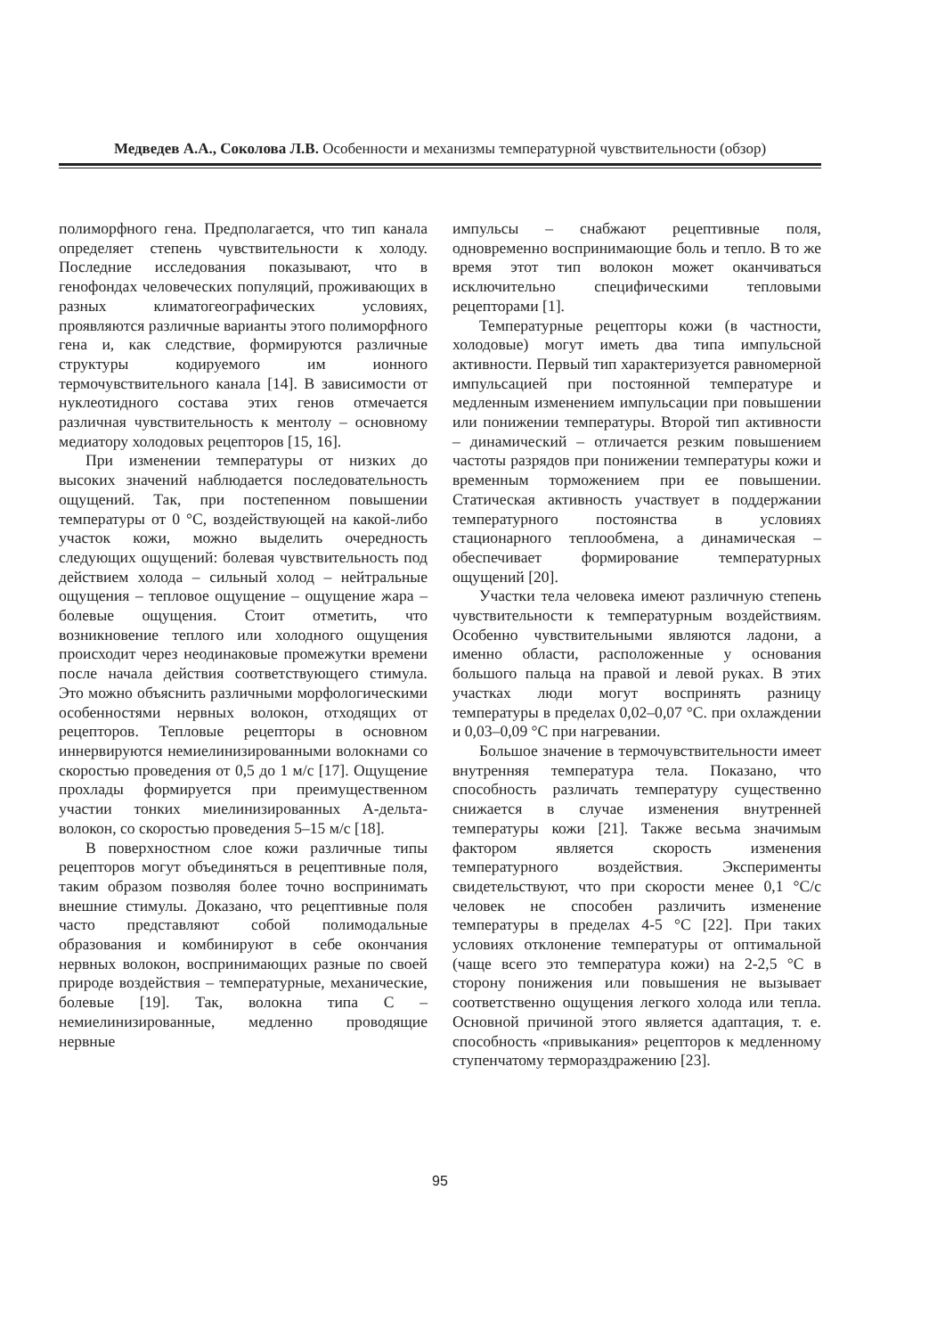Медведев А.А., Соколова Л.В. Особенности и механизмы температурной чувствительности (обзор)
полиморфного гена. Предполагается, что тип канала определяет степень чувствительности к холоду. Последние исследования показывают, что в генофондах человеческих популяций, проживающих в разных климатогеографических условиях, проявляются различные варианты этого полиморфного гена и, как следствие, формируются различные структуры кодируемого им ионного термочувствительного канала [14]. В зависимости от нуклеотидного состава этих генов отмечается различная чувствительность к ментолу – основному медиатору холодовых рецепторов [15, 16].
При изменении температуры от низких до высоких значений наблюдается последовательность ощущений. Так, при постепенном повышении температуры от 0 °С, воздействующей на какой-либо участок кожи, можно выделить очередность следующих ощущений: болевая чувствительность под действием холода – сильный холод – нейтральные ощущения – тепловое ощущение – ощущение жара – болевые ощущения. Стоит отметить, что возникновение теплого или холодного ощущения происходит через неодинаковые промежутки времени после начала действия соответствующего стимула. Это можно объяснить различными морфологическими особенностями нервных волокон, отходящих от рецепторов. Тепловые рецепторы в основном иннервируются немиелинизированными волокнами со скоростью проведения от 0,5 до 1 м/с [17]. Ощущение прохлады формируется при преимущественном участии тонких миелинизированных А-дельта-волокон, со скоростью проведения 5–15 м/с [18].
В поверхностном слое кожи различные типы рецепторов могут объединяться в рецептивные поля, таким образом позволяя более точно воспринимать внешние стимулы. Доказано, что рецептивные поля часто представляют собой полимодальные образования и комбинируют в себе окончания нервных волокон, воспринимающих разные по своей природе воздействия – температурные, механические, болевые [19]. Так, волокна типа С – немиелинизированные, медленно проводящие нервные
импульсы – снабжают рецептивные поля, одновременно воспринимающие боль и тепло. В то же время этот тип волокон может оканчиваться исключительно специфическими тепловыми рецепторами [1].
Температурные рецепторы кожи (в частности, холодовые) могут иметь два типа импульсной активности. Первый тип характеризуется равномерной импульсацией при постоянной температуре и медленным изменением импульсации при повышении или понижении температуры. Второй тип активности – динамический – отличается резким повышением частоты разрядов при понижении температуры кожи и временным торможением при ее повышении. Статическая активность участвует в поддержании температурного постоянства в условиях стационарного теплообмена, а динамическая – обеспечивает формирование температурных ощущений [20].
Участки тела человека имеют различную степень чувствительности к температурным воздействиям. Особенно чувствительными являются ладони, а именно области, расположенные у основания большого пальца на правой и левой руках. В этих участках люди могут воспринять разницу температуры в пределах 0,02–0,07 °С. при охлаждении и 0,03–0,09 °С при нагревании.
Большое значение в термочувствительности имеет внутренняя температура тела. Показано, что способность различать температуру существенно снижается в случае изменения внутренней температуры кожи [21]. Также весьма значимым фактором является скорость изменения температурного воздействия. Эксперименты свидетельствуют, что при скорости менее 0,1 °С/с человек не способен различить изменение температуры в пределах 4-5 °С [22]. При таких условиях отклонение температуры от оптимальной (чаще всего это температура кожи) на 2-2,5 °С в сторону понижения или повышения не вызывает соответственно ощущения легкого холода или тепла. Основной причиной этого является адаптация, т. е. способность «привыкания» рецепторов к медленному ступенчатому термораздражению [23].
95